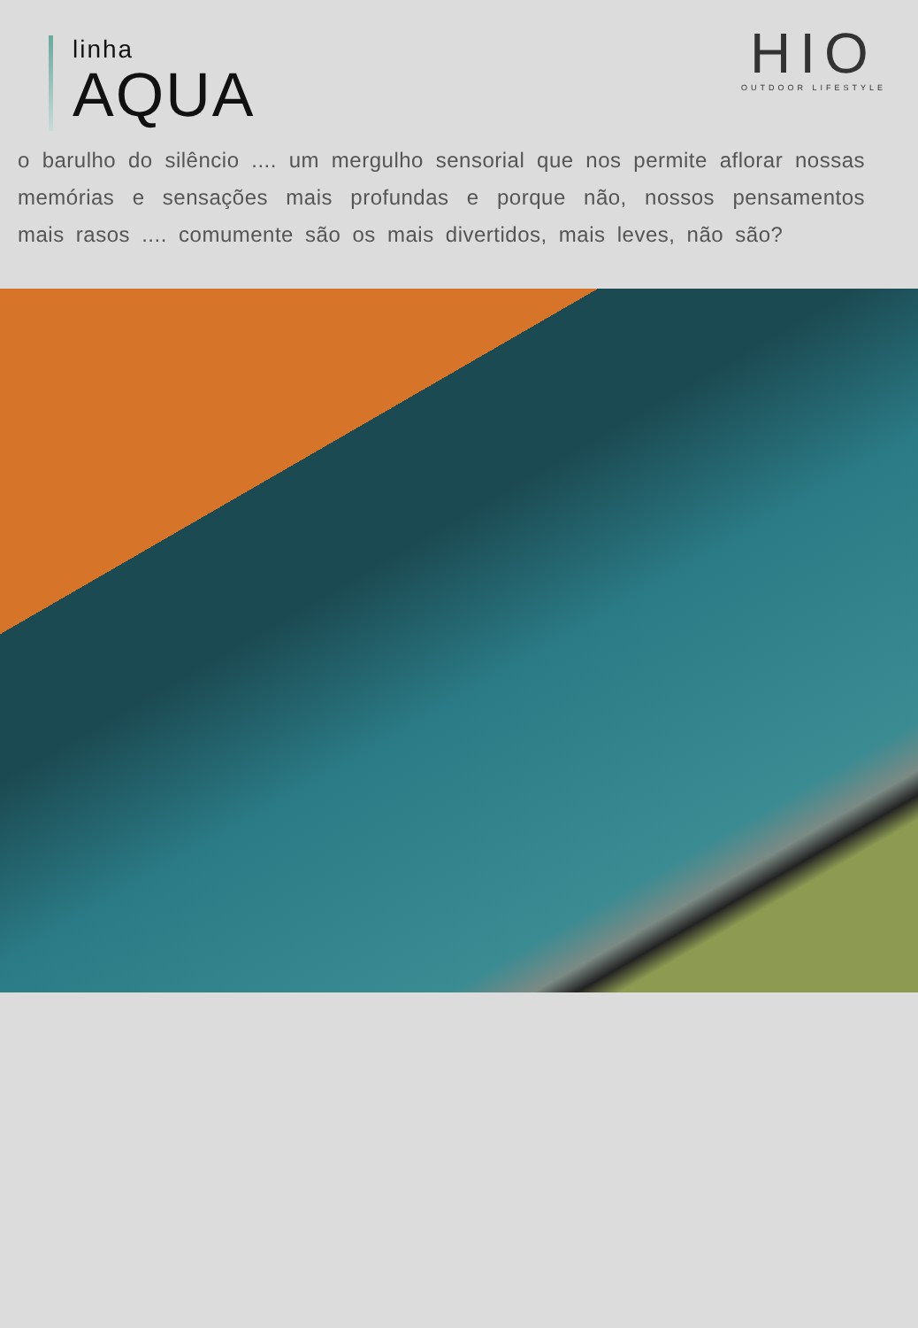linha
AQUA
HIO
OUTDOOR LIFESTYLE
o barulho do silêncio .... um mergulho sensorial que nos permite aflorar nossas memórias e sensações mais profundas e porque não, nossos pensamentos mais rasos .... comumente são os mais divertidos, mais leves, não são?